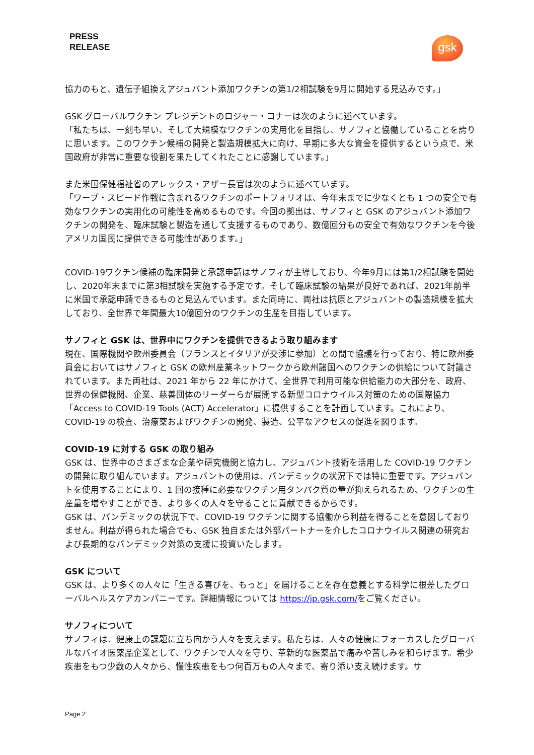PRESS
RELEASE
gsk
協力のもと、遺伝子組換えアジュバント添加ワクチンの第1/2相試験を9月に開始する見込みです。」
GSK グローバルワクチン プレジデントのロジャー・コナーは次のように述べています。
「私たちは、一刻も早い、そして大規模なワクチンの実用化を目指し、サノフィと協働していることを誇りに思います。このワクチン候補の開発と製造規模拡大に向け、早期に多大な資金を提供するという点で、米国政府が非常に重要な役割を果たしてくれたことに感謝しています。」
また米国保健福祉省のアレックス・アザー長官は次のように述べています。
「ワープ・スピード作戦に含まれるワクチンのポートフォリオは、今年末までに少なくとも 1 つの安全で有効なワクチンの実用化の可能性を高めるものです。今回の拠出は、サノフィと GSK のアジュバント添加ワクチンの開発を、臨床試験と製造を通して支援するものであり、数億回分もの安全で有効なワクチンを今後アメリカ国民に提供できる可能性があります。」
COVID-19ワクチン候補の臨床開発と承認申請はサノフィが主導しており、今年9月には第1/2相試験を開始し、2020年末までに第3相試験を実施する予定です。そして臨床試験の結果が良好であれば、2021年前半に米国で承認申請できるものと見込んでいます。また同時に、両社は抗原とアジュバントの製造規模を拡大しており、全世界で年間最大10億回分のワクチンの生産を目指しています。
サノフィと GSK は、世界中にワクチンを提供できるよう取り組みます
現在、国際機関や欧州委員会（フランスとイタリアが交渉に参加）との間で協議を行っており、特に欧州委員会においてはサノフィと GSK の欧州産業ネットワークから欧州諸国へのワクチンの供給について討議されています。また両社は、2021 年から 22 年にかけて、全世界で利用可能な供給能力の大部分を、政府、世界の保健機関、企業、慈善団体のリーダーらが展開する新型コロナウイルス対策のための国際協力「Access to COVID-19 Tools (ACT) Accelerator」に提供することを計画しています。これにより、COVID-19 の検査、治療薬およびワクチンの開発、製造、公平なアクセスの促進を図ります。
COVID-19 に対する GSK の取り組み
GSK は、世界中のさまざまな企業や研究機関と協力し、アジュバント技術を活用した COVID-19 ワクチンの開発に取り組んでいます。アジュバントの使用は、パンデミックの状況下では特に重要です。アジュバントを使用することにより、1 回の接種に必要なワクチン用タンパク質の量が抑えられるため、ワクチンの生産量を増やすことができ、より多くの人々を守ることに貢献できるからです。
GSK は、パンデミックの状況下で、COVID-19 ワクチンに関する協働から利益を得ることを意図しておりません。利益が得られた場合でも、GSK 独自または外部パートナーを介したコロナウイルス関連の研究および長期的なパンデミック対策の支援に投資いたします。
GSK について
GSK は、より多くの人々に「生きる喜びを、もっと」を届けることを存在意義とする科学に根差したグローバルヘルスケアカンパニーです。詳細情報については https://jp.gsk.com/をご覧ください。
サノフィについて
サノフィは、健康上の課題に立ち向かう人々を支えます。私たちは、人々の健康にフォーカスしたグローバルなバイオ医薬品企業として、ワクチンで人々を守り、革新的な医薬品で痛みや苦しみを和らげます。希少疾患をもつ少数の人々から、慢性疾患をもつ何百万もの人々まで、寄り添い支え続けます。サ
Page 2